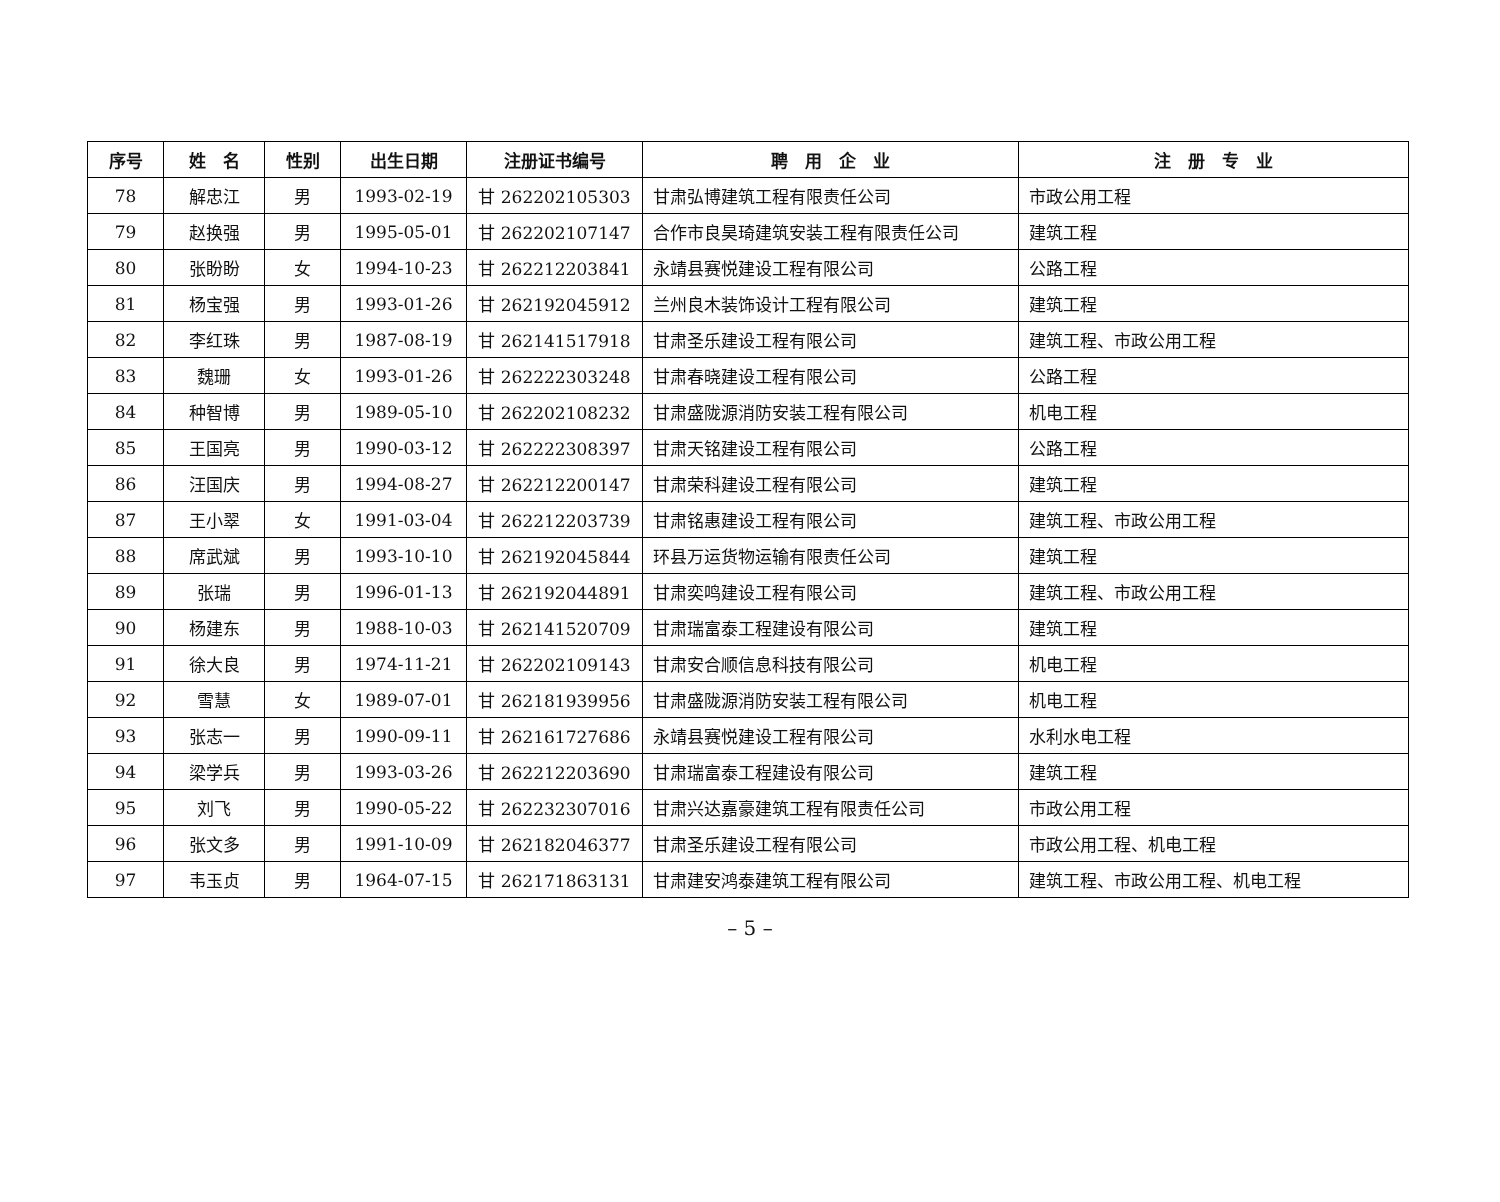| 序号 | 姓 名 | 性别 | 出生日期 | 注册证书编号 | 聘 用 企 业 | 注 册 专 业 |
| --- | --- | --- | --- | --- | --- | --- |
| 78 | 解忠江 | 男 | 1993-02-19 | 甘 262202105303 | 甘肃弘博建筑工程有限责任公司 | 市政公用工程 |
| 79 | 赵换强 | 男 | 1995-05-01 | 甘 262202107147 | 合作市良昊琦建筑安装工程有限责任公司 | 建筑工程 |
| 80 | 张盼盼 | 女 | 1994-10-23 | 甘 262212203841 | 永靖县赛悦建设工程有限公司 | 公路工程 |
| 81 | 杨宝强 | 男 | 1993-01-26 | 甘 262192045912 | 兰州良木装饰设计工程有限公司 | 建筑工程 |
| 82 | 李红珠 | 男 | 1987-08-19 | 甘 262141517918 | 甘肃圣乐建设工程有限公司 | 建筑工程、市政公用工程 |
| 83 | 魏珊 | 女 | 1993-01-26 | 甘 262222303248 | 甘肃春晓建设工程有限公司 | 公路工程 |
| 84 | 种智博 | 男 | 1989-05-10 | 甘 262202108232 | 甘肃盛陇源消防安装工程有限公司 | 机电工程 |
| 85 | 王国亮 | 男 | 1990-03-12 | 甘 262222308397 | 甘肃天铭建设工程有限公司 | 公路工程 |
| 86 | 汪国庆 | 男 | 1994-08-27 | 甘 262212200147 | 甘肃荣科建设工程有限公司 | 建筑工程 |
| 87 | 王小翠 | 女 | 1991-03-04 | 甘 262212203739 | 甘肃铭惠建设工程有限公司 | 建筑工程、市政公用工程 |
| 88 | 席武斌 | 男 | 1993-10-10 | 甘 262192045844 | 环县万运货物运输有限责任公司 | 建筑工程 |
| 89 | 张瑞 | 男 | 1996-01-13 | 甘 262192044891 | 甘肃奕鸣建设工程有限公司 | 建筑工程、市政公用工程 |
| 90 | 杨建东 | 男 | 1988-10-03 | 甘 262141520709 | 甘肃瑞富泰工程建设有限公司 | 建筑工程 |
| 91 | 徐大良 | 男 | 1974-11-21 | 甘 262202109143 | 甘肃安合顺信息科技有限公司 | 机电工程 |
| 92 | 雪慧 | 女 | 1989-07-01 | 甘 262181939956 | 甘肃盛陇源消防安装工程有限公司 | 机电工程 |
| 93 | 张志一 | 男 | 1990-09-11 | 甘 262161727686 | 永靖县赛悦建设工程有限公司 | 水利水电工程 |
| 94 | 梁学兵 | 男 | 1993-03-26 | 甘 262212203690 | 甘肃瑞富泰工程建设有限公司 | 建筑工程 |
| 95 | 刘飞 | 男 | 1990-05-22 | 甘 262232307016 | 甘肃兴达嘉豪建筑工程有限责任公司 | 市政公用工程 |
| 96 | 张文多 | 男 | 1991-10-09 | 甘 262182046377 | 甘肃圣乐建设工程有限公司 | 市政公用工程、机电工程 |
| 97 | 韦玉贞 | 男 | 1964-07-15 | 甘 262171863131 | 甘肃建安鸿泰建筑工程有限公司 | 建筑工程、市政公用工程、机电工程 |
– 5 –